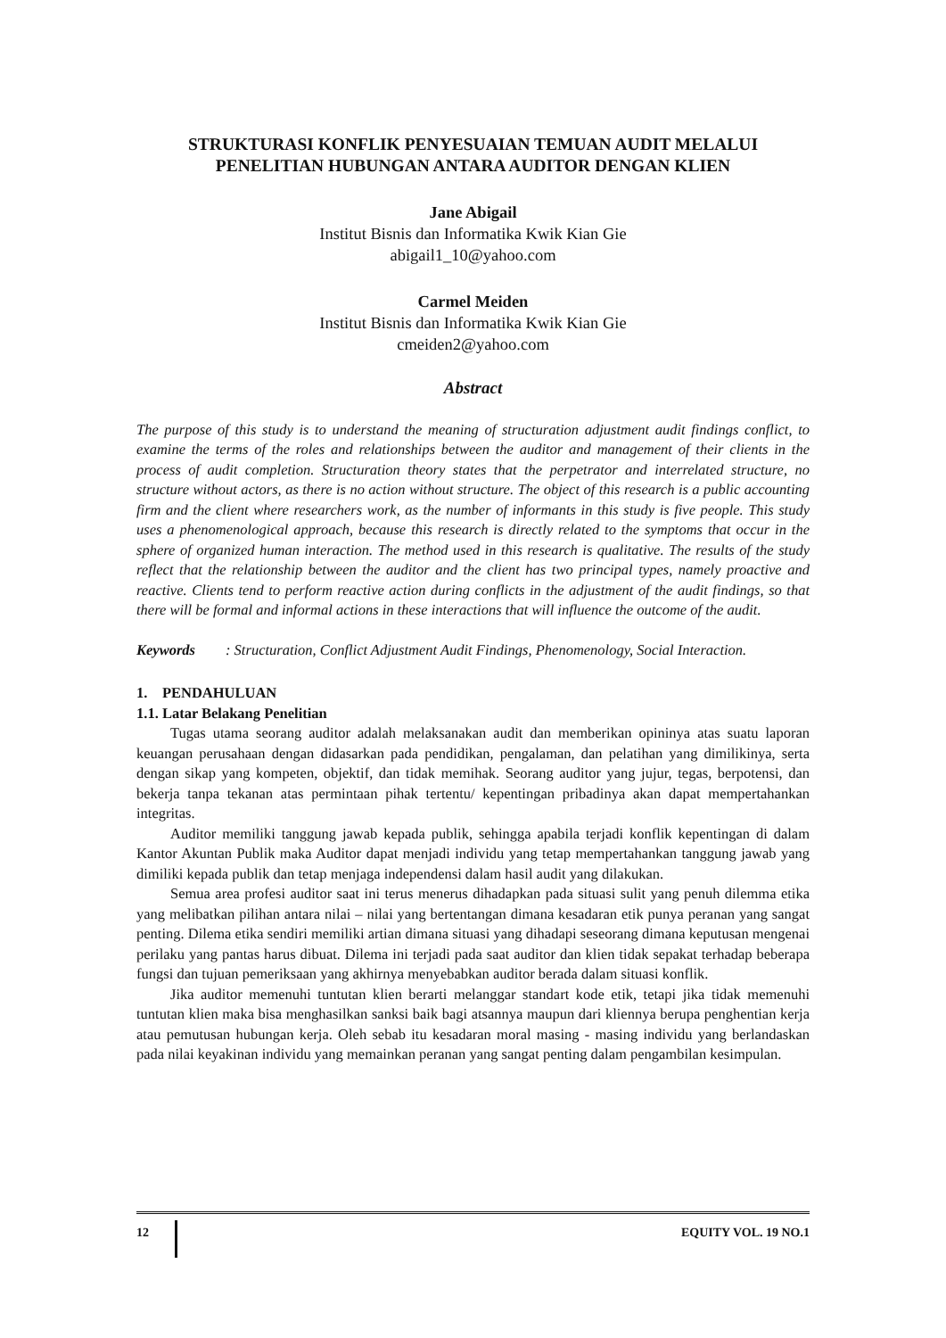STRUKTURASI KONFLIK PENYESUAIAN TEMUAN AUDIT MELALUI
PENELITIAN HUBUNGAN ANTARA AUDITOR DENGAN KLIEN
Jane Abigail
Institut Bisnis dan Informatika Kwik Kian Gie
abigail1_10@yahoo.com
Carmel Meiden
Institut Bisnis dan Informatika Kwik Kian Gie
cmeiden2@yahoo.com
Abstract
The purpose of this study is to understand the meaning of structuration adjustment audit findings conflict, to examine the terms of the roles and relationships between the auditor and management of their clients in the process of audit completion. Structuration theory states that the perpetrator and interrelated structure, no structure without actors, as there is no action without structure. The object of this research is a public accounting firm and the client where researchers work, as the number of informants in this study is five people. This study uses a phenomenological approach, because this research is directly related to the symptoms that occur in the sphere of organized human interaction. The method used in this research is qualitative. The results of the study reflect that the relationship between the auditor and the client has two principal types, namely proactive and reactive. Clients tend to perform reactive action during conflicts in the adjustment of the audit findings, so that there will be formal and informal actions in these interactions that will influence the outcome of the audit.
Keywords: Structuration, Conflict Adjustment Audit Findings, Phenomenology, Social Interaction.
1. PENDAHULUAN
1.1. Latar Belakang Penelitian
Tugas utama seorang auditor adalah melaksanakan audit dan memberikan opininya atas suatu laporan keuangan perusahaan dengan didasarkan pada pendidikan, pengalaman, dan pelatihan yang dimilikinya, serta dengan sikap yang kompeten, objektif, dan tidak memihak. Seorang auditor yang jujur, tegas, berpotensi, dan bekerja tanpa tekanan atas permintaan pihak tertentu/ kepentingan pribadinya akan dapat mempertahankan integritas.
Auditor memiliki tanggung jawab kepada publik, sehingga apabila terjadi konflik kepentingan di dalam Kantor Akuntan Publik maka Auditor dapat menjadi individu yang tetap mempertahankan tanggung jawab yang dimiliki kepada publik dan tetap menjaga independensi dalam hasil audit yang dilakukan.
Semua area profesi auditor saat ini terus menerus dihadapkan pada situasi sulit yang penuh dilemma etika yang melibatkan pilihan antara nilai – nilai yang bertentangan dimana kesadaran etik punya peranan yang sangat penting. Dilema etika sendiri memiliki artian dimana situasi yang dihadapi seseorang dimana keputusan mengenai perilaku yang pantas harus dibuat. Dilema ini terjadi pada saat auditor dan klien tidak sepakat terhadap beberapa fungsi dan tujuan pemeriksaan yang akhirnya menyebabkan auditor berada dalam situasi konflik.
Jika auditor memenuhi tuntutan klien berarti melanggar standart kode etik, tetapi jika tidak memenuhi tuntutan klien maka bisa menghasilkan sanksi baik bagi atsannya maupun dari kliennya berupa penghentian kerja atau pemutusan hubungan kerja. Oleh sebab itu kesadaran moral masing - masing individu yang berlandaskan pada nilai keyakinan individu yang memainkan peranan yang sangat penting dalam pengambilan kesimpulan.
12 EQUITY VOL. 19 NO.1